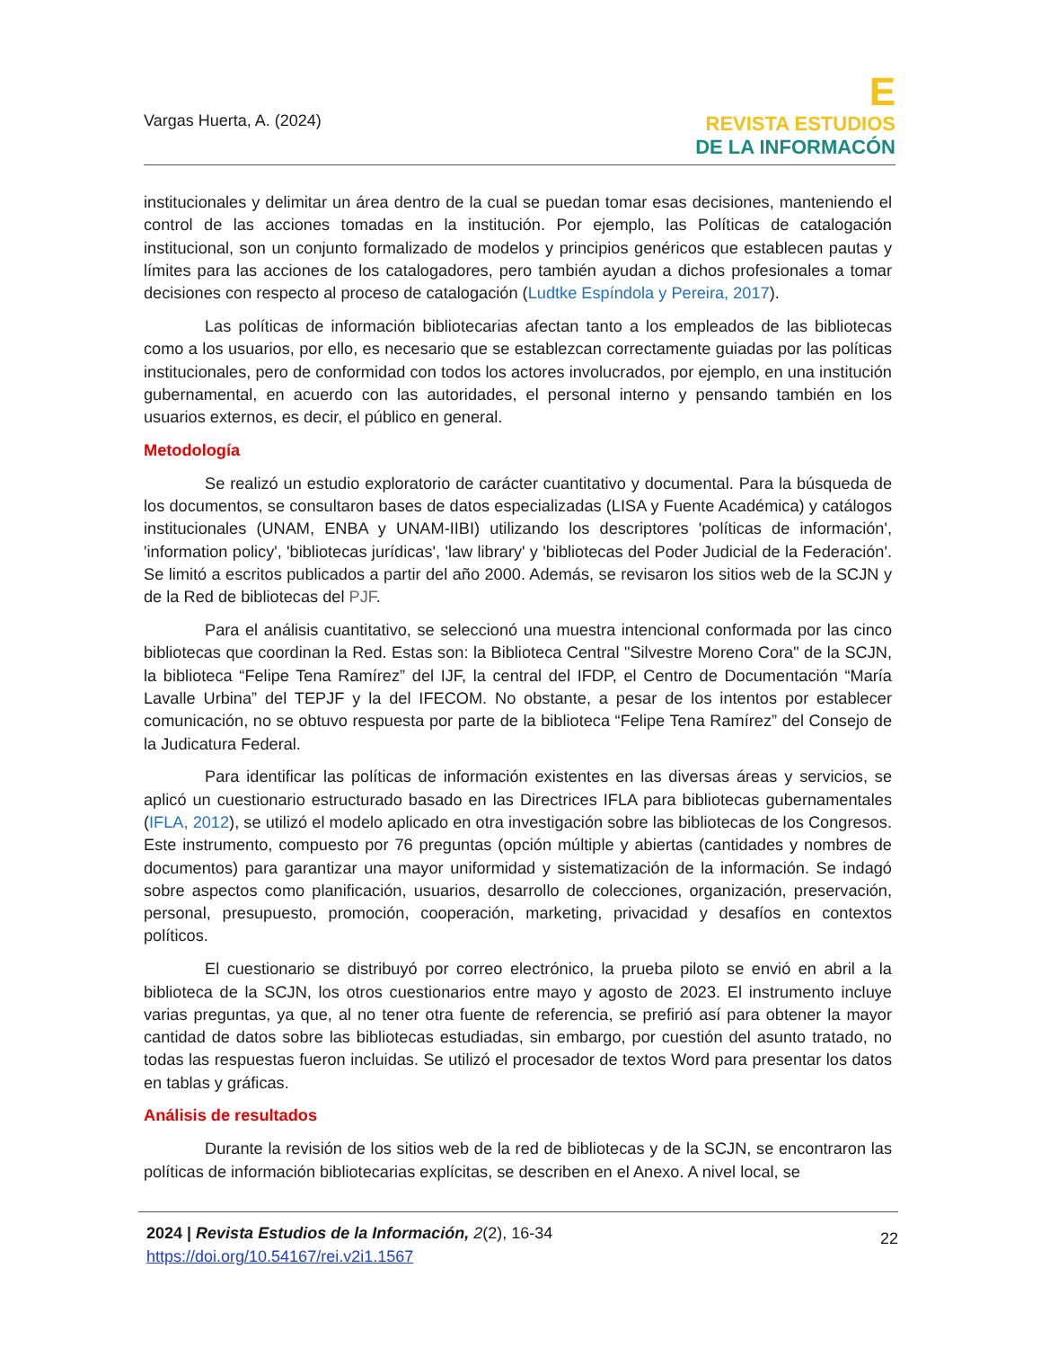Vargas Huerta, A. (2024)
E
REVISTA ESTUDIOS
DE LA INFORMACÓN
institucionales y delimitar un área dentro de la cual se puedan tomar esas decisiones, manteniendo el control de las acciones tomadas en la institución. Por ejemplo, las Políticas de catalogación institucional, son un conjunto formalizado de modelos y principios genéricos que establecen pautas y límites para las acciones de los catalogadores, pero también ayudan a dichos profesionales a tomar decisiones con respecto al proceso de catalogación (Ludtke Espíndola y Pereira, 2017).
Las políticas de información bibliotecarias afectan tanto a los empleados de las bibliotecas como a los usuarios, por ello, es necesario que se establezcan correctamente guiadas por las políticas institucionales, pero de conformidad con todos los actores involucrados, por ejemplo, en una institución gubernamental, en acuerdo con las autoridades, el personal interno y pensando también en los usuarios externos, es decir, el público en general.
Metodología
Se realizó un estudio exploratorio de carácter cuantitativo y documental. Para la búsqueda de los documentos, se consultaron bases de datos especializadas (LISA y Fuente Académica) y catálogos institucionales (UNAM, ENBA y UNAM-IIBI) utilizando los descriptores 'políticas de información', 'information policy', 'bibliotecas jurídicas', 'law library' y 'bibliotecas del Poder Judicial de la Federación'. Se limitó a escritos publicados a partir del año 2000. Además, se revisaron los sitios web de la SCJN y de la Red de bibliotecas del PJF.
Para el análisis cuantitativo, se seleccionó una muestra intencional conformada por las cinco bibliotecas que coordinan la Red. Estas son: la Biblioteca Central "Silvestre Moreno Cora" de la SCJN, la biblioteca “Felipe Tena Ramírez” del IJF, la central del IFDP, el Centro de Documentación “María Lavalle Urbina” del TEPJF y la del IFECOM. No obstante, a pesar de los intentos por establecer comunicación, no se obtuvo respuesta por parte de la biblioteca “Felipe Tena Ramírez” del Consejo de la Judicatura Federal.
Para identificar las políticas de información existentes en las diversas áreas y servicios, se aplicó un cuestionario estructurado basado en las Directrices IFLA para bibliotecas gubernamentales (IFLA, 2012), se utilizó el modelo aplicado en otra investigación sobre las bibliotecas de los Congresos. Este instrumento, compuesto por 76 preguntas (opción múltiple y abiertas (cantidades y nombres de documentos) para garantizar una mayor uniformidad y sistematización de la información. Se indagó sobre aspectos como planificación, usuarios, desarrollo de colecciones, organización, preservación, personal, presupuesto, promoción, cooperación, marketing, privacidad y desafíos en contextos políticos.
El cuestionario se distribuyó por correo electrónico, la prueba piloto se envió en abril a la biblioteca de la SCJN, los otros cuestionarios entre mayo y agosto de 2023. El instrumento incluye varias preguntas, ya que, al no tener otra fuente de referencia, se prefirió así para obtener la mayor cantidad de datos sobre las bibliotecas estudiadas, sin embargo, por cuestión del asunto tratado, no todas las respuestas fueron incluidas. Se utilizó el procesador de textos Word para presentar los datos en tablas y gráficas.
Análisis de resultados
Durante la revisión de los sitios web de la red de bibliotecas y de la SCJN, se encontraron las políticas de información bibliotecarias explícitas, se describen en el Anexo. A nivel local, se
2024 | Revista Estudios de la Información, 2(2), 16-34
https://doi.org/10.54167/rei.v2i1.1567
22